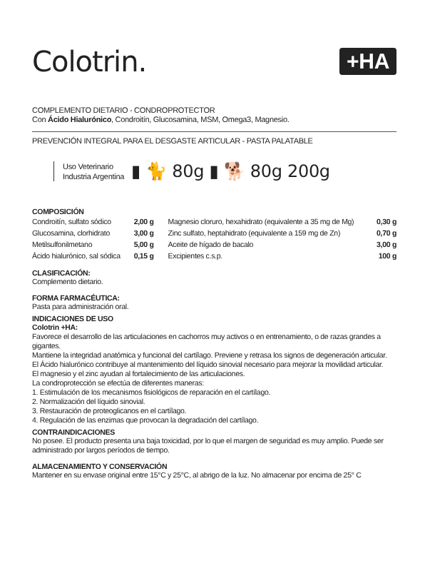Colotrin.
+HA
COMPLEMENTO DIETARIO - CONDROPROTECTOR
Con Ácido Hialurónico, Condroitín, Glucosamina, MSM, Omega3, Magnesio.
PREVENCIÓN INTEGRAL PARA EL DESGASTE ARTICULAR - PASTA PALATABLE
Uso Veterinario
Industria Argentina
▮ 🐈 80g ▮ 🐕 80g 200g
COMPOSICIÓN
| Condroitín, sulfato sódico | 2,00 g | Magnesio cloruro, hexahidrato (equivalente a 35 mg de Mg) | 0,30 g |
| Glucosamina, clorhidrato | 3,00 g | Zinc sulfato, heptahidrato (equivalente a 159 mg de Zn) | 0,70 g |
| Metilsulfonilmetano | 5,00 g | Aceite de hígado de bacalo | 3,00 g |
| Ácido hialurónico, sal sódica | 0,15 g | Excipientes c.s.p. | 100 g |
CLASIFICACIÓN:
Complemento dietario.
FORMA FARMACÉUTICA:
Pasta para administración oral.
INDICACIONES DE USO
Colotrin +HA:
Favorece el desarrollo de las articulaciones en cachorros muy activos o en entrenamiento, o de razas grandes a gigantes.
Mantiene la integridad anatómica y funcional del cartílago. Previene y retrasa los signos de degeneración articular.
El Ácido hialurónico contribuye al mantenimiento del líquido sinovial necesario para mejorar la movilidad articular.
El magnesio y el zinc ayudan al fortalecimiento de las articulaciones.
La condroprotección se efectúa de diferentes maneras:
1. Estimulación de los mecanismos fisiológicos de reparación en el cartílago.
2. Normalización del líquido sinovial.
3. Restauración de proteoglicanos en el cartílago.
4. Regulación de las enzimas que provocan la degradación del cartílago.
CONTRAINDICACIONES
No posee. El producto presenta una baja toxicidad, por lo que el margen de seguridad es muy amplio. Puede ser administrado por largos períodos de tiempo.
ALMACENAMIENTO Y CONSERVACIÓN
Mantener en su envase original entre 15°C y 25°C, al abrigo de la luz. No almacenar por encima de 25° C